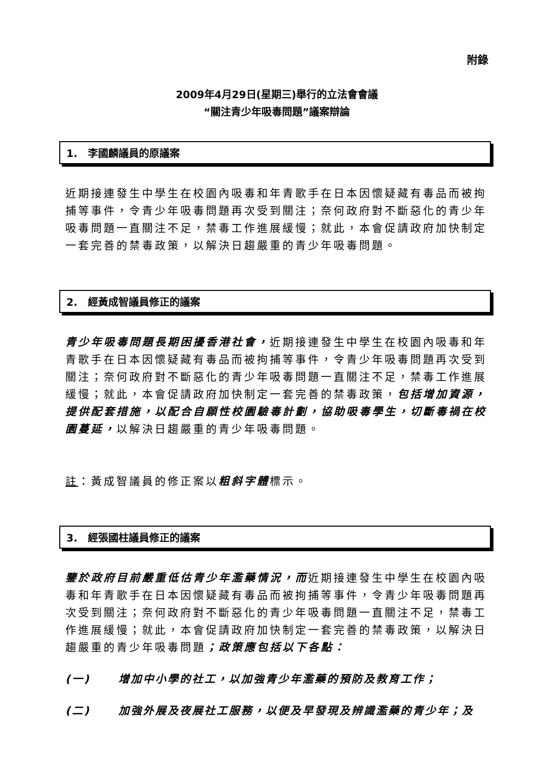附錄
2009年4月29日(星期三)舉行的立法會會議
“關注青少年吸毒問題”議案辯論
1. 李國麟議員的原議案
近期接連發生中學生在校園內吸毒和年青歌手在日本因懷疑藏有毒品而被拘捕等事件，令青少年吸毒問題再次受到關注；奈何政府對不斷惡化的青少年吸毒問題一直關注不足，禁毒工作進展緩慢；就此，本會促請政府加快制定一套完善的禁毒政策，以解決日趨嚴重的青少年吸毒問題。
2. 經黃成智議員修正的議案
青少年吸毒問題長期困擾香港社會，近期接連發生中學生在校園內吸毒和年青歌手在日本因懷疑藏有毒品而被拘捕等事件，令青少年吸毒問題再次受到關注；奈何政府對不斷惡化的青少年吸毒問題一直關注不足，禁毒工作進展緩慢；就此，本會促請政府加快制定一套完善的禁毒政策，包括增加資源，提供配套措施，以配合自願性校園驗毒計劃，協助吸毒學生，切斷毒禍在校園蔓延，以解決日趨嚴重的青少年吸毒問題。
註：黃成智議員的修正案以粗斜字體標示。
3. 經張國柱議員修正的議案
鑒於政府目前嚴重低估青少年濫藥情況，而近期接連發生中學生在校園內吸毒和年青歌手在日本因懷疑藏有毒品而被拘捕等事件，令青少年吸毒問題再次受到關注；奈何政府對不斷惡化的青少年吸毒問題一直關注不足，禁毒工作進展緩慢；就此，本會促請政府加快制定一套完善的禁毒政策，以解決日趨嚴重的青少年吸毒問題；政策應包括以下各點：
(一) 增加中小學的社工，以加強青少年濫藥的預防及教育工作；
(二) 加強外展及夜展社工服務，以便及早發現及辨識濫藥的青少年；及